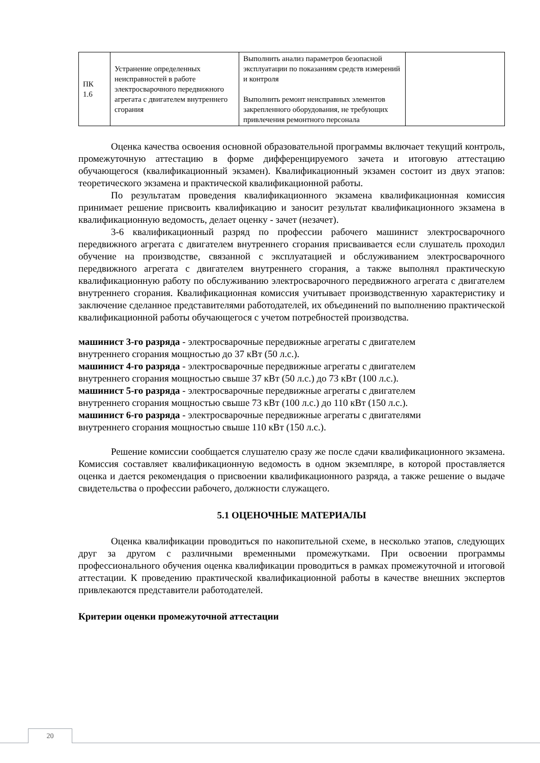| ПК 1.6 | Устранение определенных неисправностей в работе электросварочного передвижного агрегата с двигателем внутреннего сгорания | Выполнить анализ параметров безопасной эксплуатации по показаниям средств измерений и контроля Выполнить ремонт неисправных элементов закрепленного оборудования, не требующих привлечения ремонтного персонала | |
Оценка качества освоения основной образовательной программы включает текущий контроль, промежуточную аттестацию в форме дифференцируемого зачета и итоговую аттестацию обучающегося (квалификационный экзамен). Квалификационный экзамен состоит из двух этапов: теоретического экзамена и практической квалификационной работы.
По результатам проведения квалификационного экзамена квалификационная комиссия принимает решение присвоить квалификацию и заносит результат квалификационного экзамена в квалификационную ведомость, делает оценку - зачет (незачет).
3-6 квалификационный разряд по профессии рабочего машинист электросварочного передвижного агрегата с двигателем внутреннего сгорания присваивается если слушатель проходил обучение на производстве, связанной с эксплуатацией и обслуживанием электросварочного передвижного агрегата с двигателем внутреннего сгорания, а также выполнял практическую квалификационную работу по обслуживанию электросварочного передвижного агрегата с двигателем внутреннего сгорания. Квалификационная комиссия учитывает производственную характеристику и заключение сделанное представителями работодателей, их объединений по выполнению практической квалификационной работы обучающегося с учетом потребностей производства.
машинист 3-го разряда - электросварочные передвижные агрегаты с двигателем
внутреннего сгорания мощностью до 37 кВт (50 л.с.).
машинист 4-го разряда - электросварочные передвижные агрегаты с двигателем
внутреннего сгорания мощностью свыше 37 кВт (50 л.с.) до 73 кВт (100 л.с.).
машинист 5-го разряда - электросварочные передвижные агрегаты с двигателем
внутреннего сгорания мощностью свыше 73 кВт (100 л.с.) до 110 кВт (150 л.с.).
машинист 6-го разряда - электросварочные передвижные агрегаты с двигателями
внутреннего сгорания мощностью свыше 110 кВт (150 л.с.).
Решение комиссии сообщается слушателю сразу же после сдачи квалификационного экзамена. Комиссия составляет квалификационную ведомость в одном экземпляре, в которой проставляется оценка и дается рекомендация о присвоении квалификационного разряда, а также решение о выдаче свидетельства о профессии рабочего, должности служащего.
5.1 ОЦЕНОЧНЫЕ МАТЕРИАЛЫ
Оценка квалификации проводиться по накопительной схеме, в несколько этапов, следующих друг за другом с различными временными промежутками. При освоении программы профессионального обучения оценка квалификации проводиться в рамках промежуточной и итоговой аттестации. К проведению практической квалификационной работы в качестве внешних экспертов привлекаются представители работодателей.
Критерии оценки промежуточной аттестации
20